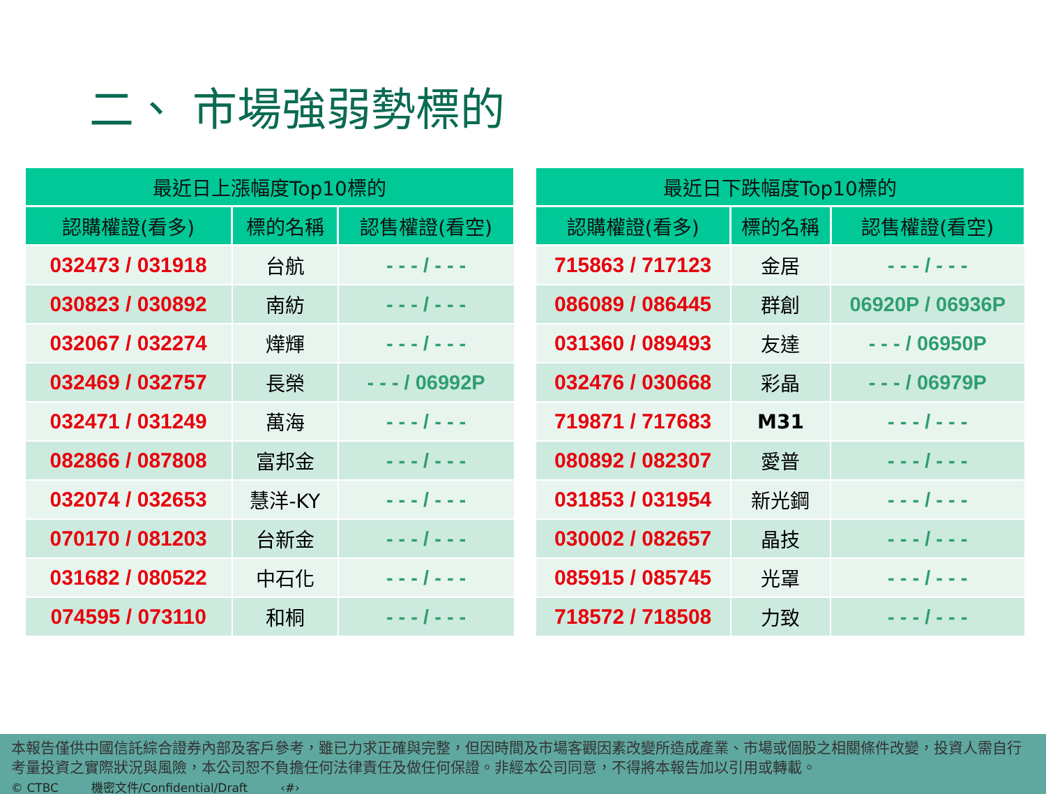二、 市場強弱勢標的
| 最近日上漲幅度Top10標的 | | |
| --- | --- | --- |
| 認購權證(看多) | 標的名稱 | 認售權證(看空) |
| 032473 / 031918 | 台航 | - - - / - - - |
| 030823 / 030892 | 南紡 | - - - / - - - |
| 032067 / 032274 | 燁輝 | - - - / - - - |
| 032469 / 032757 | 長榮 | - - - / 06992P |
| 032471 / 031249 | 萬海 | - - - / - - - |
| 082866 / 087808 | 富邦金 | - - - / - - - |
| 032074 / 032653 | 慧洋-KY | - - - / - - - |
| 070170 / 081203 | 台新金 | - - - / - - - |
| 031682 / 080522 | 中石化 | - - - / - - - |
| 074595 / 073110 | 和桐 | - - - / - - - |
| 最近日下跌幅度Top10標的 | | |
| --- | --- | --- |
| 認購權證(看多) | 標的名稱 | 認售權證(看空) |
| 715863 / 717123 | 金居 | - - - / - - - |
| 086089 / 086445 | 群創 | 06920P / 06936P |
| 031360 / 089493 | 友達 | - - - / 06950P |
| 032476 / 030668 | 彩晶 | - - - / 06979P |
| 719871 / 717683 | M31 | - - - / - - - |
| 080892 / 082307 | 愛普 | - - - / - - - |
| 031853 / 031954 | 新光鋼 | - - - / - - - |
| 030002 / 082657 | 晶技 | - - - / - - - |
| 085915 / 085745 | 光罩 | - - - / - - - |
| 718572 / 718508 | 力致 | - - - / - - - |
本報告僅供中國信託綜合證券內部及客戶參考，雖已力求正確與完整，但因時間及市場客觀因素改變所造成產業、市場或個股之相關條件改變，投資人需自行考量投資之實際狀況與風險，本公司恕不負擔任何法律責任及做任何保證。非經本公司同意，不得將本報告加以引用或轉載。
© CTBC 機密文件/Confidential/Draft ‹#›